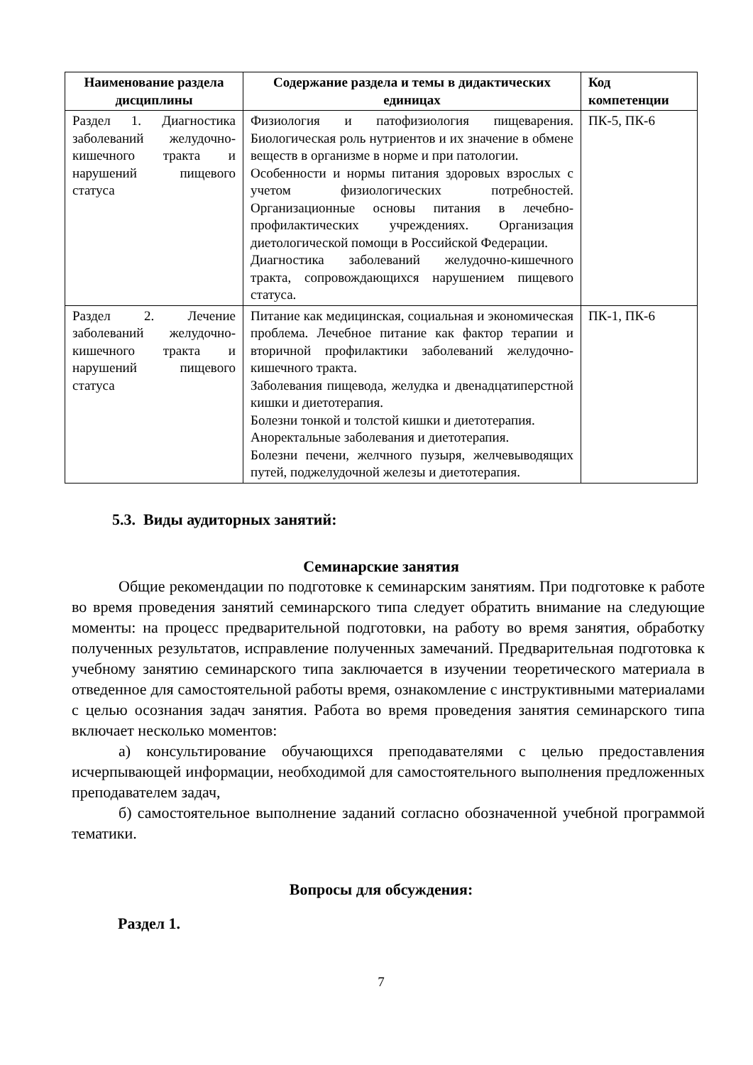| Наименование раздела дисциплины | Содержание раздела и темы в дидактических единицах | Код компетенции |
| --- | --- | --- |
| Раздел 1. Диагностика заболеваний желудочно-кишечного тракта и нарушений пищевого статуса | Физиология и патофизиология пищеварения. Биологическая роль нутриентов и их значение в обмене веществ в организме в норме и при патологии. Особенности и нормы питания здоровых взрослых с учетом физиологических потребностей. Организационные основы питания в лечебно-профилактических учреждениях. Организация диетологической помощи в Российской Федерации. Диагностика заболеваний желудочно-кишечного тракта, сопровождающихся нарушением пищевого статуса. | ПК-5, ПК-6 |
| Раздел 2. Лечение заболеваний желудочно-кишечного тракта и нарушений пищевого статуса | Питание как медицинская, социальная и экономическая проблема. Лечебное питание как фактор терапии и вторичной профилактики заболеваний желудочно-кишечного тракта. Заболевания пищевода, желудка и двенадцатиперстной кишки и диетотерапия. Болезни тонкой и толстой кишки и диетотерапия. Аноректальные заболевания и диетотерапия. Болезни печени, желчного пузыря, желчевыводящих путей, поджелудочной железы и диетотерапия. | ПК-1, ПК-6 |
5.3. Виды аудиторных занятий:
Семинарские занятия
Общие рекомендации по подготовке к семинарским занятиям. При подготовке к работе во время проведения занятий семинарского типа следует обратить внимание на следующие моменты: на процесс предварительной подготовки, на работу во время занятия, обработку полученных результатов, исправление полученных замечаний. Предварительная подготовка к учебному занятию семинарского типа заключается в изучении теоретического материала в отведенное для самостоятельной работы время, ознакомление с инструктивными материалами с целью осознания задач занятия. Работа во время проведения занятия семинарского типа включает несколько моментов:
а) консультирование обучающихся преподавателями с целью предоставления исчерпывающей информации, необходимой для самостоятельного выполнения предложенных преподавателем задач,
б) самостоятельное выполнение заданий согласно обозначенной учебной программой тематики.
Вопросы для обсуждения:
Раздел 1.
7